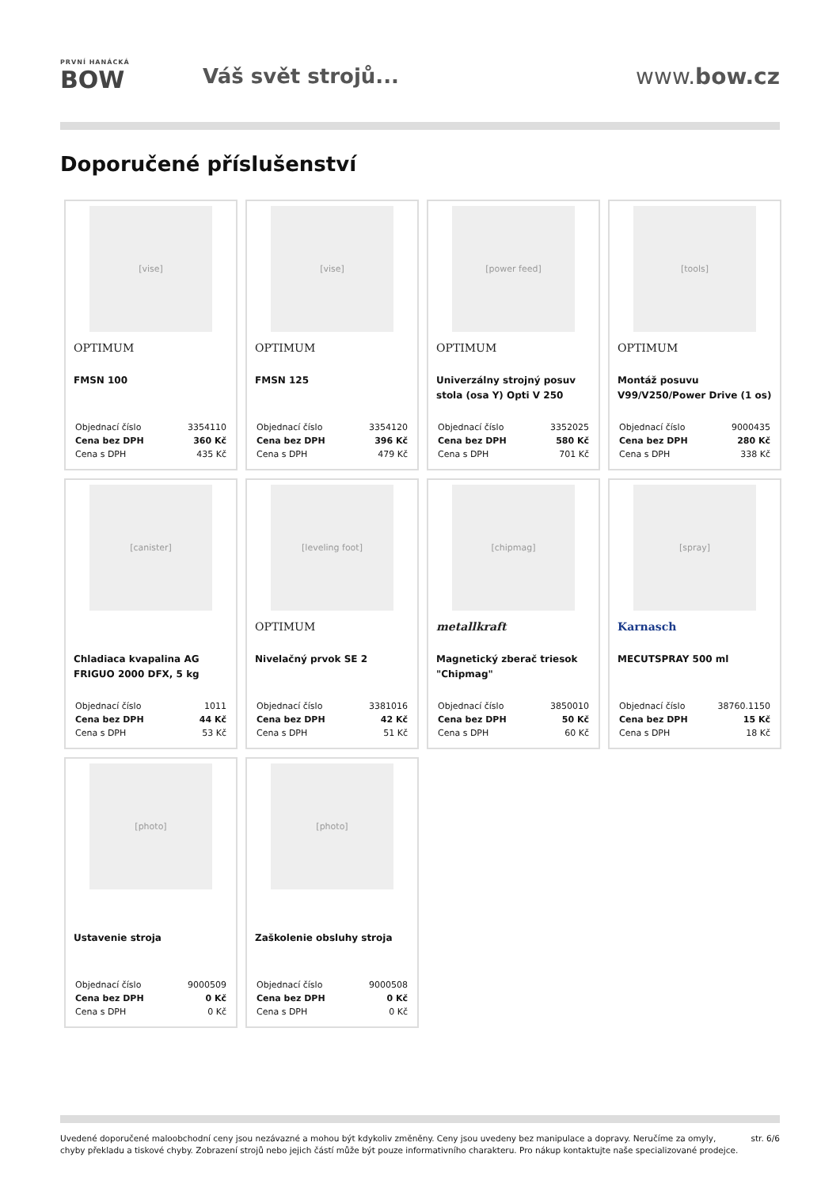PRVNÍ HANÁCKÁ
BOW
Váš svět strojů... www.bow.cz
Doporučené příslušenství
[vise]
OPTIMUM
FMSN 100
| Objednací číslo | 3354110 |
| Cena bez DPH | 360 Kč |
| Cena s DPH | 435 Kč |
[vise]
OPTIMUM
FMSN 125
| Objednací číslo | 3354120 |
| Cena bez DPH | 396 Kč |
| Cena s DPH | 479 Kč |
[power feed]
OPTIMUM
Univerzálny strojný posuv stola (osa Y) Opti V 250
| Objednací číslo | 3352025 |
| Cena bez DPH | 580 Kč |
| Cena s DPH | 701 Kč |
[tools]
OPTIMUM
Montáž posuvu V99/V250/Power Drive (1 os)
| Objednací číslo | 9000435 |
| Cena bez DPH | 280 Kč |
| Cena s DPH | 338 Kč |
[canister]
Chladiaca kvapalina AG FRIGUO 2000 DFX, 5 kg
| Objednací číslo | 1011 |
| Cena bez DPH | 44 Kč |
| Cena s DPH | 53 Kč |
[leveling foot]
OPTIMUM
Nivelačný prvok SE 2
| Objednací číslo | 3381016 |
| Cena bez DPH | 42 Kč |
| Cena s DPH | 51 Kč |
[chipmag]
metallkraft
Magnetický zberač triesok "Chipmag"
| Objednací číslo | 3850010 |
| Cena bez DPH | 50 Kč |
| Cena s DPH | 60 Kč |
[spray]
Karnasch
MECUTSPRAY 500 ml
| Objednací číslo | 38760.1150 |
| Cena bez DPH | 15 Kč |
| Cena s DPH | 18 Kč |
[photo]
Ustavenie stroja
| Objednací číslo | 9000509 |
| Cena bez DPH | 0 Kč |
| Cena s DPH | 0 Kč |
[photo]
Zaškolenie obsluhy stroja
| Objednací číslo | 9000508 |
| Cena bez DPH | 0 Kč |
| Cena s DPH | 0 Kč |
Uvedené doporučené maloobchodní ceny jsou nezávazné a mohou být kdykoliv změněny. Ceny jsou uvedeny bez manipulace a dopravy. Neručíme za omyly,
chyby překladu a tiskové chyby. Zobrazení strojů nebo jejich částí může být pouze informativního charakteru. Pro nákup kontaktujte naše specializované prodejce.
str. 6/6